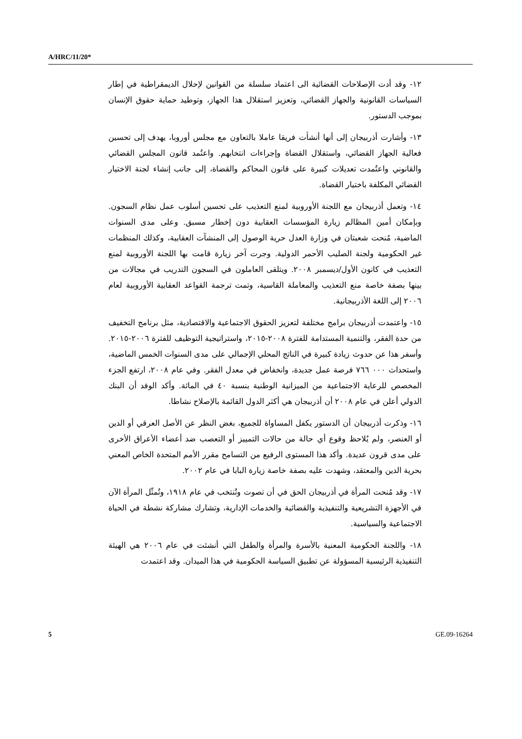A/HRC/11/20*
١٢- وقد أدت الإصلاحات القضائية الى اعتماد سلسلة من القوانين لإحلال الديمقراطية في إطار السياسات القانونية والجهاز القضائي، وتعزيز استقلال هذا الجهاز، وتوطيد حماية حقوق الإنسان بموجب الدستور.
١٣- وأشارت أذربيجان إلى أنها أنشأت فريقا عاملا بالتعاون مع مجلس أوروبا، يهدف إلى تحسين فعالية الجهاز القضائي، واستقلال القضاة وإجراءات انتخابهم. واعتُمد قانون المجلس القضائي والقانوني واعتُمدت تعديلات كبيرة على قانون المحاكم والقضاة، إلى جانب إنشاء لجنة الاختيار القضائي المكلفة باختيار القضاة.
١٤- وتعمل أذربيجان مع اللجنة الأوروبية لمنع التعذيب على تحسين أسلوب عمل نظام السجون. وبإمكان أمين المظالم زيارة المؤسسات العقابية دون إخطار مسبق. وعلى مدى السنوات الماضية، مُنحت شعبتان في وزارة العدل حرية الوصول إلى المنشآت العقابية، وكذلك المنظمات غير الحكومية ولجنة الصليب الأحمر الدولية. وجرت آخر زيارة قامت بها اللجنة الأوروبية لمنع التعذيب في كانون الأول/ديسمبر ٢٠٠٨. ويتلقى العاملون في السجون التدريب في مجالات من بينها بصفة خاصة منع التعذيب والمعاملة القاسية، وتمت ترجمة القواعد العقابية الأوروبية لعام ٢٠٠٦ إلى اللغة الأذربيجانية.
١٥- واعتمدت أذربيجان برامج مختلفة لتعزيز الحقوق الاجتماعية والاقتصادية، مثل برنامج التخفيف من حدة الفقر، والتنمية المستدامة للفترة ٢٠٠٨-٢٠١٥، واستراتيجية التوظيف للفترة ٢٠٠٦-٢٠١٥. وأسفر هذا عن حدوث زيادة كبيرة في الناتج المحلي الإجمالي على مدى السنوات الخمس الماضية، واستحداث ٠٠٠ ٧٦٦ فرصة عمل جديدة، وانخفاض في معدل الفقر. وفي عام ٢٠٠٨، ارتفع الجزء المخصص للرعاية الاجتماعية من الميزانية الوطنية بنسبة ٤٠ في المائة. وأكد الوفد أن البنك الدولي أعلن في عام ٢٠٠٨ أن أذربيجان هي أكثر الدول القائمة بالإصلاح نشاطا.
١٦- وذكرت أذربيجان أن الدستور يكفل المساواة للجميع، بغض النظر عن الأصل العرقي أو الدين أو العنصر، ولم يُلاحظ وقوع أي حالة من حالات التمييز أو التعصب ضد أعضاء الأعراق الأخرى على مدى قرون عديدة. وأكد هذا المستوى الرفيع من التسامح مقرر الأمم المتحدة الخاص المعني بحرية الدين والمعتقد، وشهدت عليه بصفة خاصة زيارة البابا في عام ٢٠٠٢.
١٧- وقد مُنحت المرأة في أذربيجان الحق في أن تصوت وتُنتخب في عام ١٩١٨، وتُمثّل المرأة الآن في الأجهزة التشريعية والتنفيذية والقضائية والخدمات الإدارية، وتشارك مشاركة نشطة في الحياة الاجتماعية والسياسية.
١٨- واللجنة الحكومية المعنية بالأسرة والمرأة والطفل التي أنشئت في عام ٢٠٠٦ هي الهيئة التنفيذية الرئيسية المسؤولة عن تطبيق السياسة الحكومية في هذا الميدان. وقد اعتمدت
5 GE.09-16264